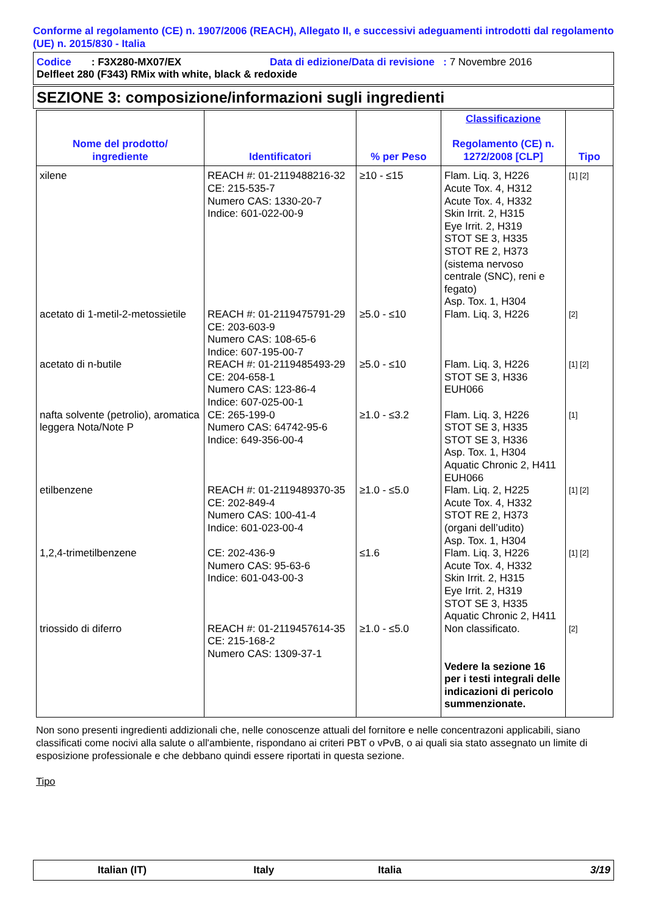Conforme al regolamento (CE) n. 1907/2006 (REACH), Allegato II, e successivi adeguamenti introdotti dal regolamento (UE) n. 2015/830 - Italia
Codice : F3X280-MX07/EX Data di edizione/Data di revisione : 7 Novembre 2016
Delfleet 280 (F343) RMix with white, black & redoxide
SEZIONE 3: composizione/informazioni sugli ingredienti
| Nome del prodotto/ ingrediente | Identificatori | % per Peso | Classificazione Regolamento (CE) n. 1272/2008 [CLP] | Tipo |
| --- | --- | --- | --- | --- |
| xilene | REACH #: 01-2119488216-32 CE: 215-535-7 Numero CAS: 1330-20-7 Indice: 601-022-00-9 | ≥10 - ≤15 | Flam. Liq. 3, H226 Acute Tox. 4, H312 Acute Tox. 4, H332 Skin Irrit. 2, H315 Eye Irrit. 2, H319 STOT SE 3, H335 STOT RE 2, H373 (sistema nervoso centrale (SNC), reni e fegato) Asp. Tox. 1, H304 | [1] [2] |
| acetato di 1-metil-2-metossietile | REACH #: 01-2119475791-29 CE: 203-603-9 Numero CAS: 108-65-6 Indice: 607-195-00-7 | ≥5.0 - ≤10 | Flam. Liq. 3, H226 | [2] |
| acetato di n-butile | REACH #: 01-2119485493-29 CE: 204-658-1 Numero CAS: 123-86-4 Indice: 607-025-00-1 | ≥5.0 - ≤10 | Flam. Liq. 3, H226 STOT SE 3, H336 EUH066 | [1] [2] |
| nafta solvente (petrolio), aromatica leggera Nota/Note P | CE: 265-199-0 Numero CAS: 64742-95-6 Indice: 649-356-00-4 | ≥1.0 - ≤3.2 | Flam. Liq. 3, H226 STOT SE 3, H335 STOT SE 3, H336 Asp. Tox. 1, H304 Aquatic Chronic 2, H411 EUH066 | [1] |
| etilbenzene | REACH #: 01-2119489370-35 CE: 202-849-4 Numero CAS: 100-41-4 Indice: 601-023-00-4 | ≥1.0 - ≤5.0 | Flam. Liq. 2, H225 Acute Tox. 4, H332 STOT RE 2, H373 (organi dell’udito) Asp. Tox. 1, H304 | [1] [2] |
| 1,2,4-trimetilbenzene | CE: 202-436-9 Numero CAS: 95-63-6 Indice: 601-043-00-3 | ≤1.6 | Flam. Liq. 3, H226 Acute Tox. 4, H332 Skin Irrit. 2, H315 Eye Irrit. 2, H319 STOT SE 3, H335 Aquatic Chronic 2, H411 | [1] [2] |
| triossido di diferro | REACH #: 01-2119457614-35 CE: 215-168-2 Numero CAS: 1309-37-1 | ≥1.0 - ≤5.0 | Non classificato. Vedere la sezione 16 per i testi integrali delle indicazioni di pericolo summenzionate. | [2] |
Non sono presenti ingredienti addizionali che, nelle conoscenze attuali del fornitore e nelle concentrazoni applicabili, siano classificati come nocivi alla salute o all'ambiente, rispondano ai criteri PBT o vPvB, o ai quali sia stato assegnato un limite di esposizione professionale e che debbano quindi essere riportati in questa sezione.
Tipo
Italian (IT) Italy Italia 3/19